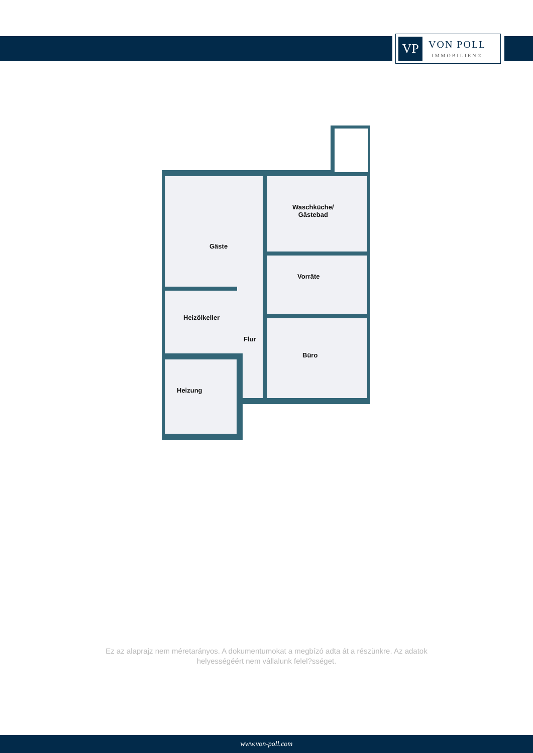VP
VON POLL
IMMOBILIEN®
Gäste
Waschküche/
Gästebad
Vorräte
Heizölkeller
Flur
Büro
Heizung
Ez az alaprajz nem méretarányos. A dokumentumokat a megbízó adta át a részünkre. Az adatok helyességéért nem vállalunk felel?sséget.
www.von-poll.com